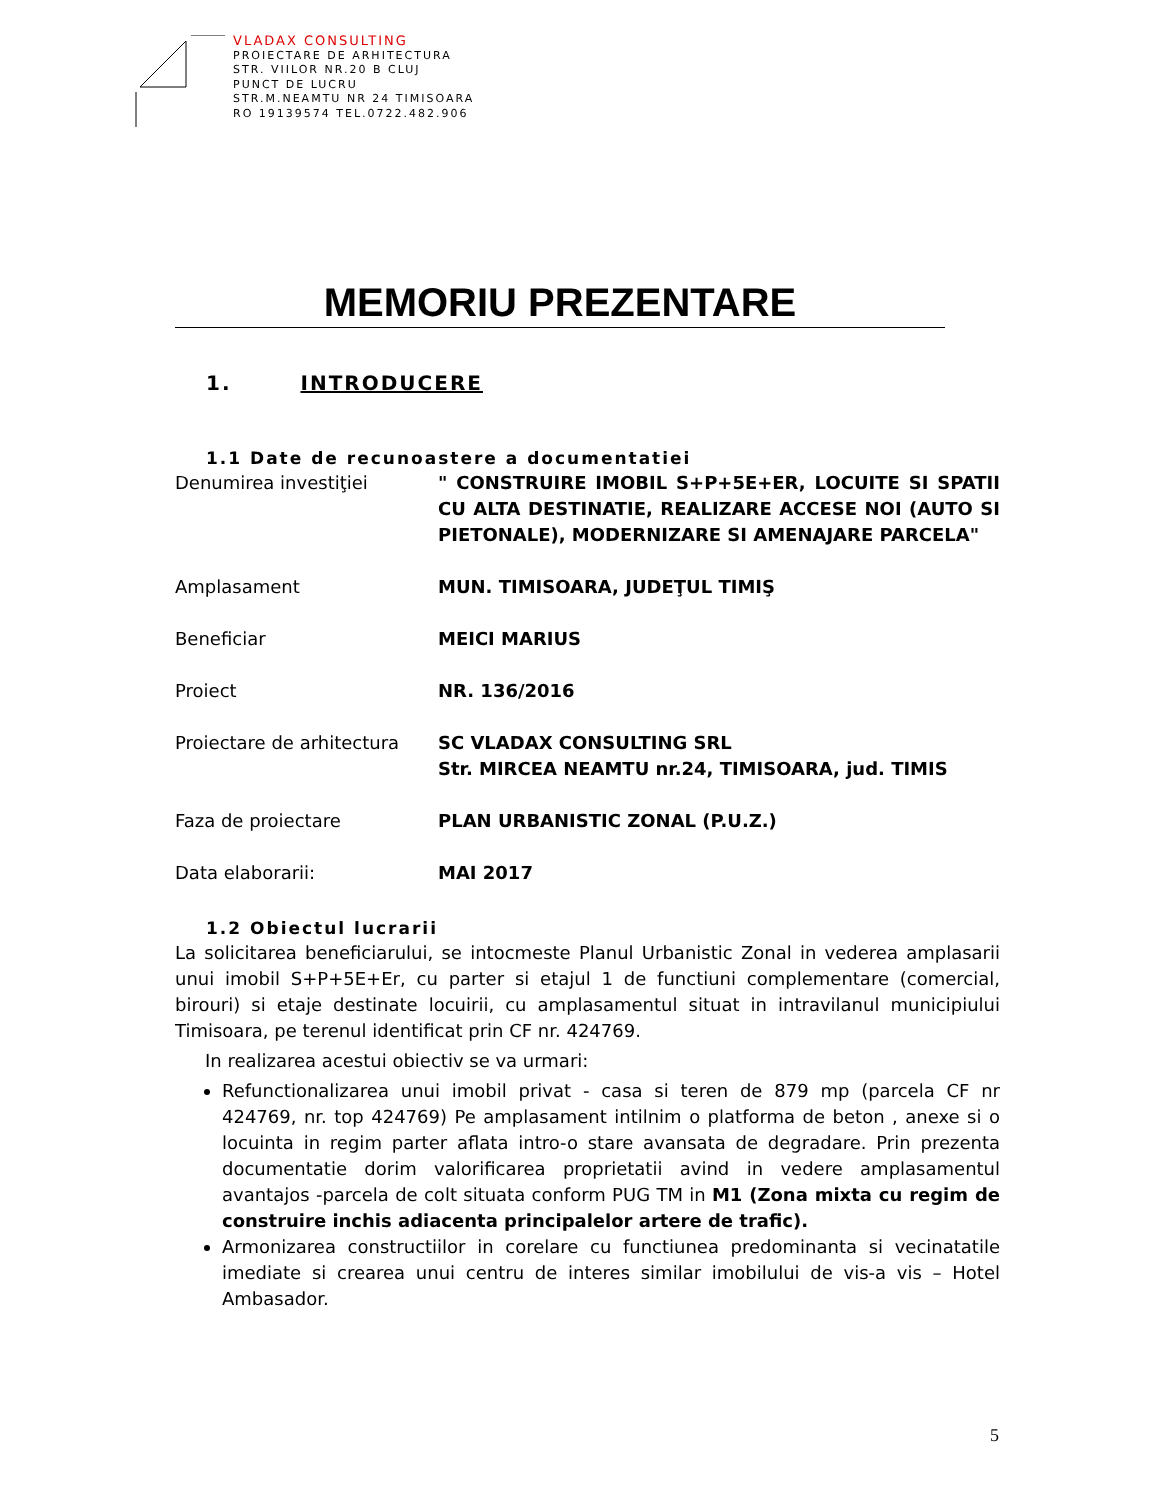VLADAX CONSULTING
PROIECTARE DE ARHITECTURA
STR. VIILOR NR.20 B CLUJ
PUNCT DE LUCRU
STR.M.NEAMTU NR 24 TIMISOARA
RO 19139574 TEL.0722.482.906
MEMORIU PREZENTARE
1. INTRODUCERE
1.1 Date de recunoastere a documentatiei
Denumirea investiţiei " CONSTRUIRE IMOBIL S+P+5E+ER, LOCUITE SI SPATII CU ALTA DESTINATIE, REALIZARE ACCESE NOI (AUTO SI PIETONALE), MODERNIZARE SI AMENAJARE PARCELA"
Amplasament MUN. TIMISOARA, JUDEŢUL TIMIŞ
Beneficiar MEICI MARIUS
Proiect NR. 136/2016
Proiectare de arhitectura
SC VLADAX CONSULTING SRL
Str. MIRCEA NEAMTU nr.24, TIMISOARA, jud. TIMIS
Faza de proiectare PLAN URBANISTIC ZONAL (P.U.Z.)
Data elaborarii: MAI 2017
1.2 Obiectul lucrarii
La solicitarea beneficiarului, se intocmeste Planul Urbanistic Zonal in vederea amplasarii unui imobil S+P+5E+Er, cu parter si etajul 1 de functiuni complementare (comercial, birouri) si etaje destinate locuirii, cu amplasamentul situat in intravilanul municipiului Timisoara, pe terenul identificat prin CF nr. 424769.
In realizarea acestui obiectiv se va urmari:
Refunctionalizarea unui imobil privat - casa si teren de 879 mp (parcela CF nr 424769, nr. top 424769) Pe amplasament intilnim o platforma de beton , anexe si o locuinta in regim parter aflata intro-o stare avansata de degradare. Prin prezenta documentatie dorim valorificarea proprietatii avind in vedere amplasamentul avantajos -parcela de colt situata conform PUG TM in M1 (Zona mixta cu regim de construire inchis adiacenta principalelor artere de trafic).
Armonizarea constructiilor in corelare cu functiunea predominanta si vecinatatile imediate si crearea unui centru de interes similar imobilului de vis-a vis – Hotel Ambasador.
5